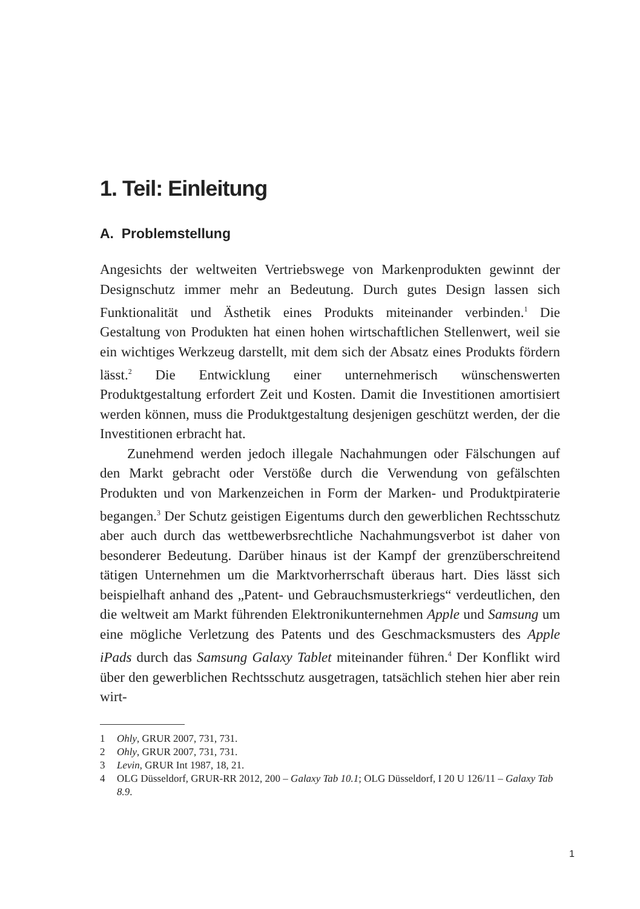1. Teil: Einleitung
A. Problemstellung
Angesichts der weltweiten Vertriebswege von Markenprodukten gewinnt der Designschutz immer mehr an Bedeutung. Durch gutes Design lassen sich Funktionalität und Ästhetik eines Produkts miteinander verbinden.<sup>1</sup> Die Gestaltung von Produkten hat einen hohen wirtschaftlichen Stellenwert, weil sie ein wichtiges Werkzeug darstellt, mit dem sich der Absatz eines Produkts fördern lässt.<sup>2</sup> Die Entwicklung einer unternehmerisch wünschenswerten Produktgestaltung erfordert Zeit und Kosten. Damit die Investitionen amortisiert werden können, muss die Produktgestaltung desjenigen geschützt werden, der die Investitionen erbracht hat.
Zunehmend werden jedoch illegale Nachahmungen oder Fälschungen auf den Markt gebracht oder Verstöße durch die Verwendung von gefälschten Produkten und von Markenzeichen in Form der Marken- und Produktpiraterie begangen.<sup>3</sup> Der Schutz geistigen Eigentums durch den gewerblichen Rechtsschutz aber auch durch das wettbewerbsrechtliche Nachahmungsverbot ist daher von besonderer Bedeutung. Darüber hinaus ist der Kampf der grenzüberschreitend tätigen Unternehmen um die Marktvorherrschaft überaus hart. Dies lässt sich beispielhaft anhand des „Patent- und Gebrauchsmusterkriegs“ verdeutlichen, den die weltweit am Markt führenden Elektronikunternehmen Apple und Samsung um eine mögliche Verletzung des Patents und des Geschmacksmusters des Apple iPads durch das Samsung Galaxy Tablet miteinander führen.<sup>4</sup> Der Konflikt wird über den gewerblichen Rechtsschutz ausgetragen, tatsächlich stehen hier aber rein wirt-
1 Ohly, GRUR 2007, 731, 731.
2 Ohly, GRUR 2007, 731, 731.
3 Levin, GRUR Int 1987, 18, 21.
4 OLG Düsseldorf, GRUR-RR 2012, 200 – Galaxy Tab 10.1; OLG Düsseldorf, I 20 U 126/11 – Galaxy Tab 8.9.
1